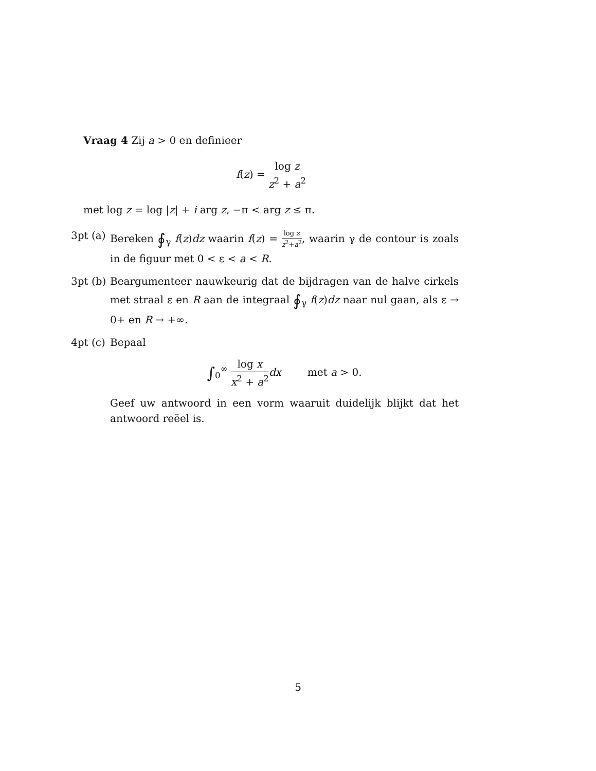Vraag 4 Zij a > 0 en definieer
f(z) = log z z<sup>2</sup> + a<sup>2</sup>
met log z = log |z| + i arg z, −π < arg z ≤ π.
3pt (a)
Bereken ∮<sub>γ</sub> f(z)dz waarin f(z) = log z z<sup>2</sup>+a<sup>2</sup>, waarin γ de contour is zoals in de figuur met 0 < ε < a < R.
3pt (b)
Beargumenteer nauwkeurig dat de bijdragen van de halve cirkels met straal ε en R aan de integraal ∮<sub>γ</sub> f(z)dz naar nul gaan, als ε → 0+ en R → +∞.
4pt (c)
Bepaal
∫<sub>0</sub><sup>∞</sup> log x x<sup>2</sup> + a<sup>2</sup> dx met a > 0.
Geef uw antwoord in een vorm waaruit duidelijk blijkt dat het antwoord reëel is.
5